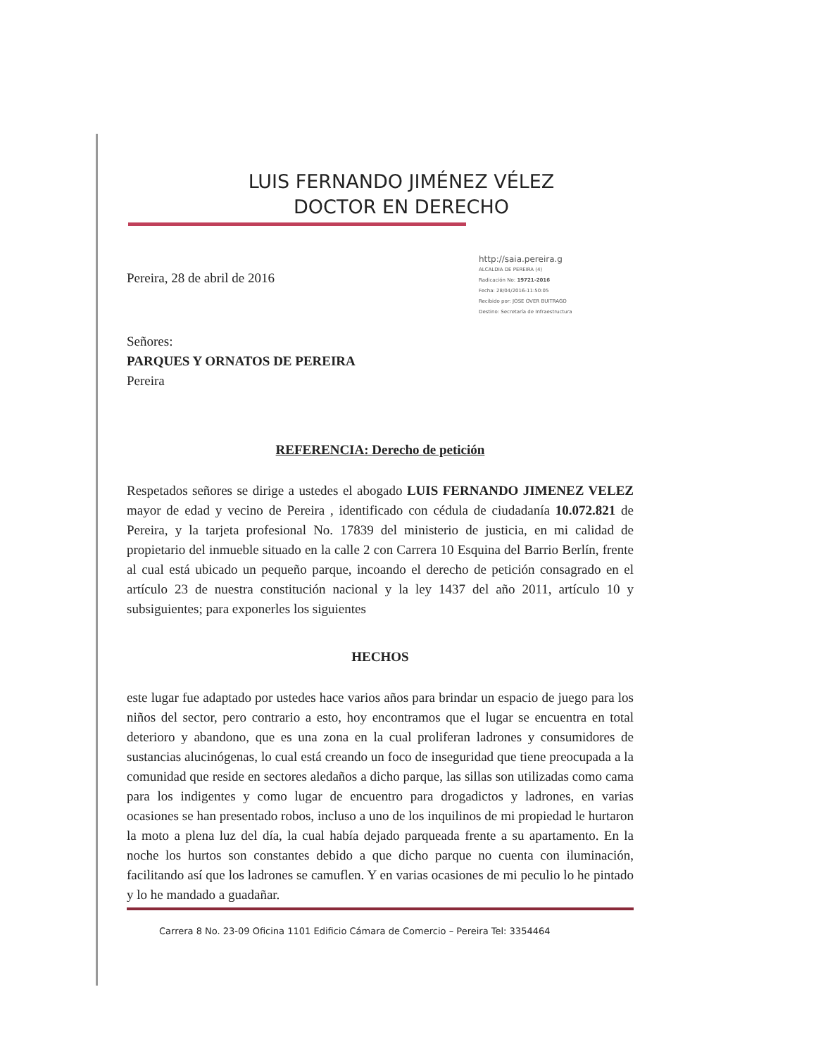LUIS FERNANDO JIMÉNEZ VÉLEZ
DOCTOR EN DERECHO
Pereira, 28 de abril de 2016
http://saia.pereira.g
ALCALDIA DE PEREIRA (4)
Radicación No: 19721-2016
Fecha: 28/04/2016-11:50:05
Recibido por: JOSE OVER BUITRAGO
Destino: Secretaría de Infraestructura
Señores:
PARQUES Y ORNATOS DE PEREIRA
Pereira
REFERENCIA: Derecho de petición
Respetados señores se dirige a ustedes el abogado LUIS FERNANDO JIMENEZ VELEZ mayor de edad y vecino de Pereira , identificado con cédula de ciudadanía 10.072.821 de Pereira, y la tarjeta profesional No. 17839 del ministerio de justicia, en mi calidad de propietario del inmueble situado en la calle 2 con Carrera 10 Esquina del Barrio Berlín, frente al cual está ubicado un pequeño parque, incoando el derecho de petición consagrado en el artículo 23 de nuestra constitución nacional y la ley 1437 del año 2011, artículo 10 y subsiguientes; para exponerles los siguientes
HECHOS
este lugar fue adaptado por ustedes hace varios años para brindar un espacio de juego para los niños del sector, pero contrario a esto, hoy encontramos que el lugar se encuentra en total deterioro y abandono, que es una zona en la cual proliferan ladrones y consumidores de sustancias alucinógenas, lo cual está creando un foco de inseguridad que tiene preocupada a la comunidad que reside en sectores aledaños a dicho parque, las sillas son utilizadas como cama para los indigentes y como lugar de encuentro para drogadictos y ladrones, en varias ocasiones se han presentado robos, incluso a uno de los inquilinos de mi propiedad le hurtaron la moto a plena luz del día, la cual había dejado parqueada frente a su apartamento. En la noche los hurtos son constantes debido a que dicho parque no cuenta con iluminación, facilitando así que los ladrones se camuflen. Y en varias ocasiones de mi peculio lo he pintado y lo he mandado a guadañar.
Carrera 8 No. 23-09 Oficina 1101 Edificio Cámara de Comercio – Pereira Tel: 3354464